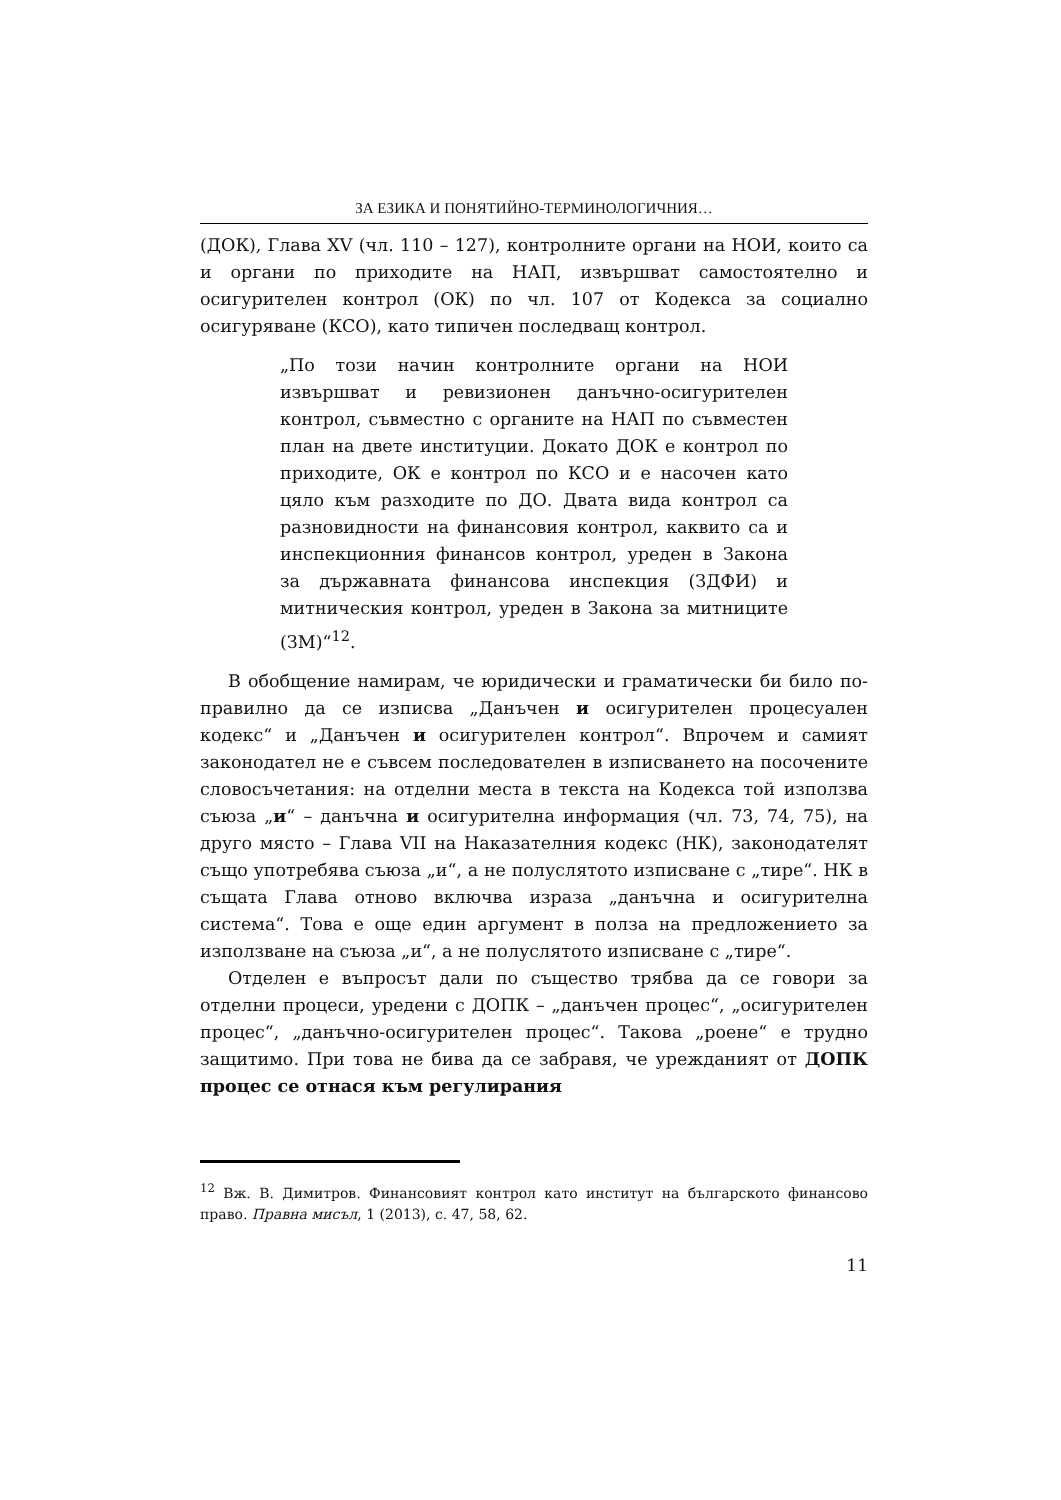ЗА ЕЗИКА И ПОНЯТИЙНО-ТЕРМИНОЛОГИЧНИЯ…
(ДОК), Глава XV (чл. 110 – 127), контролните органи на НОИ, които са и органи по приходите на НАП, извършват самостоятелно и осигурителен контрол (ОК) по чл. 107 от Кодекса за социално осигуряване (КСО), като типичен последващ контрол.
„По този начин контролните органи на НОИ извършват и ревизионен данъчно-осигурителен контрол, съвместно с органите на НАП по съвместен план на двете институции. Докато ДОК е контрол по приходите, ОК е контрол по КСО и е насочен като цяло към разходите по ДО. Двата вида контрол са разновидности на финансовия контрол, каквито са и инспекционния финансов контрол, уреден в Закона за държавната финансова инспекция (ЗДФИ) и митническия контрол, уреден в Закона за митниците (ЗМ)“<sup>12</sup>.
В обобщение намирам, че юридически и граматически би било по-правилно да се изписва „Данъчен и осигурителен процесуален кодекс“ и „Данъчен и осигурителен контрол“. Впрочем и самият законодател не е съвсем последователен в изписването на посочените словосъчетания: на отделни места в текста на Кодекса той използва съюза „и“ – данъчна и осигурителна информация (чл. 73, 74, 75), на друго място – Глава VII на Наказателния кодекс (НК), законодателят също употребява съюза „и“, а не полуслятото изписване с „тире“. НК в същата Глава отново включва израза „данъчна и осигурителна система“. Това е още един аргумент в полза на предложението за използване на съюза „и“, а не полуслятото изписване с „тире“.
Отделен е въпросът дали по същество трябва да се говори за отделни процеси, уредени с ДОПК – „данъчен процес“, „осигурителен процес“, „данъчно-осигурителен процес“. Такова „роене“ е трудно защитимо. При това не бива да се забравя, че уреждaният от ДОПК процес се отнася към регулирания
<sup>12</sup> Вж. В. Димитров. Финансовият контрол като институт на българското финансово право. Правна мисъл, 1 (2013), с. 47, 58, 62.
11